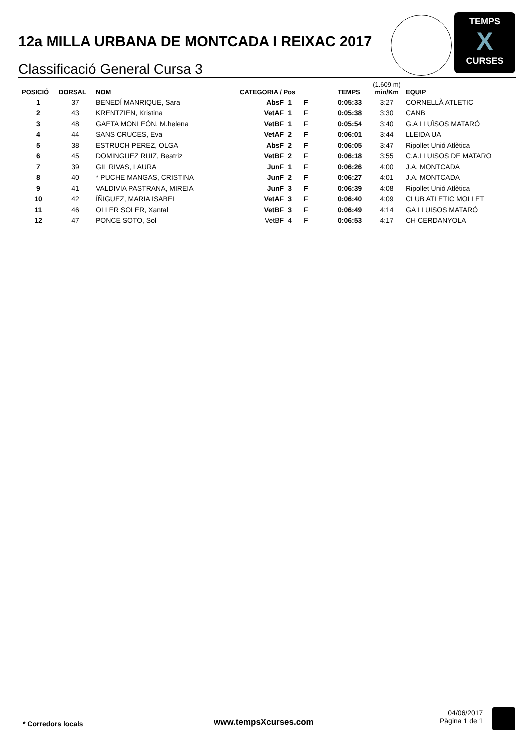12a MILLA URBANA DE MONTCADA I REIXAC 2017
Classificació General Cursa 3
TEMPS
X
CURSES
| POSICIÓ | DORSAL | NOM | CATEGORIA / Pos | | | TEMPS | (1.609 m) min/Km | EQUIP |
| --- | --- | --- | --- | --- | --- | --- | --- | --- |
| 1 | 37 | BENEDÍ MANRIQUE, Sara | AbsF | 1 | F | 0:05:33 | 3:27 | CORNELLÀ ATLETIC |
| 2 | 43 | KRENTZIEN, Kristina | VetAF | 1 | F | 0:05:38 | 3:30 | CANB |
| 3 | 48 | GAETA MONLEÓN, M.helena | VetBF | 1 | F | 0:05:54 | 3:40 | G.A LLUÏSOS MATARÓ |
| 4 | 44 | SANS CRUCES, Eva | VetAF | 2 | F | 0:06:01 | 3:44 | LLEIDA UA |
| 5 | 38 | ESTRUCH PEREZ, OLGA | AbsF | 2 | F | 0:06:05 | 3:47 | Ripollet Unió Atlètica |
| 6 | 45 | DOMINGUEZ RUIZ, Beatriz | VetBF | 2 | F | 0:06:18 | 3:55 | C.A.LLUISOS DE MATARO |
| 7 | 39 | GIL RIVAS, LAURA | JunF | 1 | F | 0:06:26 | 4:00 | J.A. MONTCADA |
| 8 | 40 | * PUCHE MANGAS, CRISTINA | JunF | 2 | F | 0:06:27 | 4:01 | J.A. MONTCADA |
| 9 | 41 | VALDIVIA PASTRANA, MIREIA | JunF | 3 | F | 0:06:39 | 4:08 | Ripollet Unió Atlètica |
| 10 | 42 | ÍÑIGUEZ, MARIA ISABEL | VetAF | 3 | F | 0:06:40 | 4:09 | CLUB ATLETIC MOLLET |
| 11 | 46 | OLLER SOLER, Xantal | VetBF | 3 | F | 0:06:49 | 4:14 | GA LLUISOS MATARÓ |
| 12 | 47 | PONCE SOTO, Sol | VetBF | 4 | F | 0:06:53 | 4:17 | CH CERDANYOLA |
* Corredors locals www.tempsXcurses.com
04/06/2017
Pàgina 1 de 1